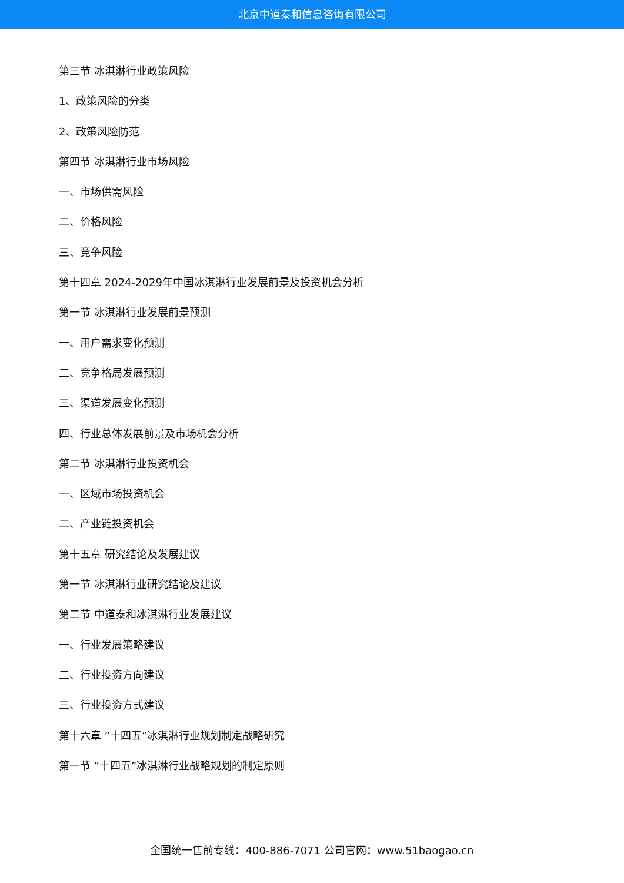北京中道泰和信息咨询有限公司
第三节 冰淇淋行业政策风险
1、政策风险的分类
2、政策风险防范
第四节 冰淇淋行业市场风险
一、市场供需风险
二、价格风险
三、竞争风险
第十四章 2024-2029年中国冰淇淋行业发展前景及投资机会分析
第一节 冰淇淋行业发展前景预测
一、用户需求变化预测
二、竞争格局发展预测
三、渠道发展变化预测
四、行业总体发展前景及市场机会分析
第二节 冰淇淋行业投资机会
一、区域市场投资机会
二、产业链投资机会
第十五章 研究结论及发展建议
第一节 冰淇淋行业研究结论及建议
第二节 中道泰和冰淇淋行业发展建议
一、行业发展策略建议
二、行业投资方向建议
三、行业投资方式建议
第十六章 “十四五”冰淇淋行业规划制定战略研究
第一节 “十四五”冰淇淋行业战略规划的制定原则
全国统一售前专线：400-886-7071 公司官网：www.51baogao.cn